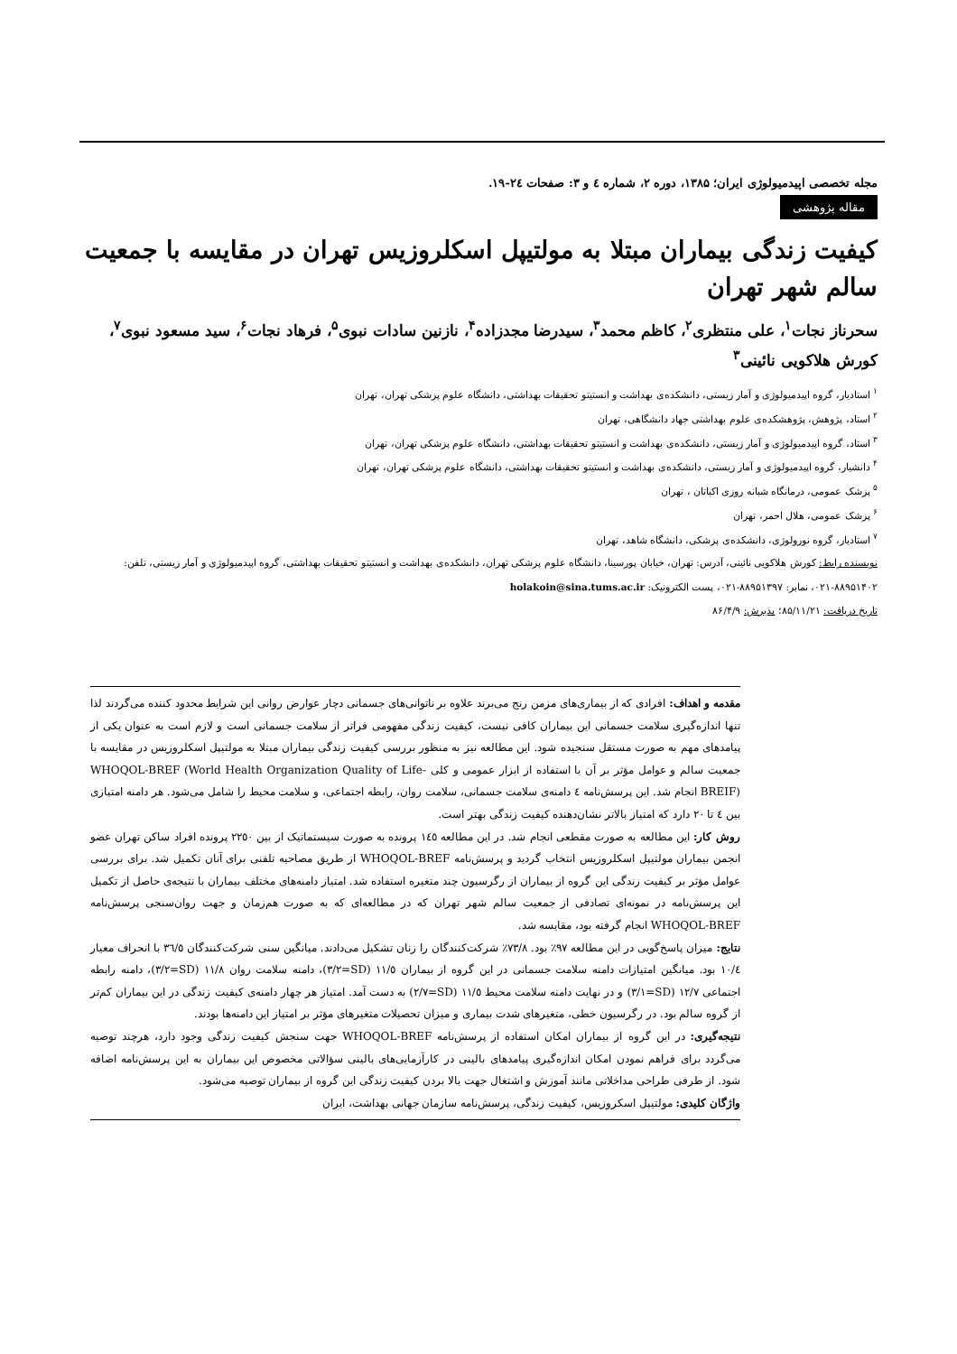مجله تخصصی اپیدمیولوژی ایران؛ ۱۳۸۵، دوره ۲، شماره ٤ و ۳: صفحات ٢٤-۱۹.
مقاله پژوهشی
کیفیت زندگی بیماران مبتلا به مولتیپل اسکلروزیس تهران در مقایسه با جمعیت سالم شهر تهران
سحرناز نجات<sup>۱</sup>، علی منتظری<sup>۲</sup>، کاظم محمد<sup>۳</sup>، سیدرضا مجدزاده<sup>۴</sup>، نازنین سادات نبوی<sup>۵</sup>، فرهاد نجات<sup>۶</sup>، سید مسعود نبوی<sup>۷</sup>، کورش هلاکویی نائینی<sup>۳</sup>
<sup>۱</sup> استادیار، گروه اپیدمیولوژی و آمار زیستی، دانشکده‌ی بهداشت و انستیتو تحقیقات بهداشتی، دانشگاه علوم پزشکی تهران، تهران
<sup>۲</sup> استاد، پژوهش، پژوهشکده‌ی علوم بهداشتی جهاد دانشگاهی، تهران
<sup>۳</sup> استاد، گروه اپیدمیولوژی و آمار زیستی، دانشکده‌ی بهداشت و انستیتو تحقیقات بهداشتی، دانشگاه علوم پزشکی تهران، تهران
<sup>۴</sup> دانشیار، گروه اپیدمیولوژی و آمار زیستی، دانشکده‌ی بهداشت و انستیتو تحقیقات بهداشتی، دانشگاه علوم پزشکی تهران، تهران
<sup>۵</sup> پزشک عمومی، درمانگاه شبانه روزی اکباتان ، تهران
<sup>۶</sup> پزشک عمومی، هلال احمر، تهران
<sup>۷</sup> استادیار، گروه نورولوژی، دانشکده‌ی پزشکی، دانشگاه شاهد، تهران
نویسنده رابط: کورش هلاکویی نائینی، آدرس: تهران، خیابان پورسینا، دانشگاه علوم پزشکی تهران، دانشکده‌ی بهداشت و انستیتو تحقیقات بهداشتی، گروه اپیدمیولوژی و آمار زیستی، تلفن: ۸۸۹۵۱۴۰۲-۰۲۱، نمابر: ۸۸۹۵۱۳۹۷-۰۲۱، پست الکترونیک: holakoin@sina.tums.ac.ir
تاریخ دریافت: ۸۵/۱۱/۲۱؛ پذیرش: ۸۶/۴/۹
مقدمه و اهداف: افرادی که از بیماری‌های مزمن رنج می‌برند علاوه بر ناتوانی‌های جسمانی دچار عوارض روانی این شرایط محدود کننده می‌گردند لذا تنها اندازه‌گیری سلامت جسمانی این بیماران کافی نیست، کیفیت زندگی مفهومی فراتر از سلامت جسمانی است و لازم است به عنوان یکی از پیامدهای مهم به صورت مستقل سنجیده شود. این مطالعه نیز به منظور بررسی کیفیت زندگی بیماران مبتلا به مولتیپل اسکلروزیس در مقایسه با جمعیت سالم و عوامل مؤثر بر آن با استفاده از ابزار عمومی و کلی WHOQOL-BREF (World Health Organization Quality of Life-BREIF) انجام شد. این پرسش‌نامه ٤ دامنه‌ی سلامت جسمانی، سلامت روان، رابطه اجتماعی، و سلامت محیط را شامل می‌شود. هر دامنه امتیازی بین ٤ تا ٢٠ دارد که امتیاز بالاتر نشان‌دهنده کیفیت زندگی بهتر است.
روش کار: این مطالعه به صورت مقطعی انجام شد. در این مطالعه ١٤٥ پرونده به صورت سیستماتیک از بین ٢٢٥٠ پرونده افراد ساکن تهران عضو انجمن بیماران مولتیپل اسکلروزیس انتخاب گردید و پرسش‌نامه WHOQOL-BREF از طریق مصاحبه تلفنی برای آنان تکمیل شد. برای بررسی عوامل مؤثر بر کیفیت زندگی این گروه از بیماران از رگرسیون چند متغیره استفاده شد. امتیاز دامنه‌های مختلف بیماران با نتیجه‌ی حاصل از تکمیل این پرسش‌نامه در نمونه‌ای تصادفی از جمعیت سالم شهر تهران که در مطالعه‌ای که به صورت هم‌زمان و جهت روان‌سنجی پرسش‌نامه WHOQOL-BREF انجام گرفته بود، مقایسه شد.
نتایج: میزان پاسخ‌گویی در این مطالعه ٩٧٪ بود. ٧٣/٨٪ شرکت‌کنندگان را زنان تشکیل می‌دادند. میانگین سنی شرکت‌کنندگان ٣٦/٥ با انحراف معیار ١٠/٤ بود. میانگین امتیازات دامنه سلامت جسمانی در این گروه از بیماران ١١/٥ (SD=٣/٢)، دامنه سلامت روان ١١/٨ (SD=٣/٢)، دامنه رابطه اجتماعی ١٢/٧ (SD=٣/١) و در نهایت دامنه سلامت محیط ١١/٥ (SD=٢/٧) به دست آمد. امتیاز هر چهار دامنه‌ی کیفیت زندگی در این بیماران کم‌تر از گروه سالم بود. در رگرسیون خطی، متغیرهای شدت بیماری و میزان تحصیلات متغیرهای مؤثر بر امتیاز این دامنه‌ها بودند.
نتیجه‌گیری: در این گروه از بیماران امکان استفاده از پرسش‌نامه WHOQOL-BREF جهت سنجش کیفیت زندگی وجود دارد، هرچند توصیه می‌گردد برای فراهم نمودن امکان اندازه‌گیری پیامدهای بالینی در کارآزمایی‌های بالینی سؤالاتی مخصوص این بیماران به این پرسش‌نامه اضافه شود. از طرفی طراحی مداخلاتی مانند آموزش و اشتغال جهت بالا بردن کیفیت زندگی این گروه از بیماران توصیه می‌شود.
واژگان کلیدی: مولتیپل اسکروزیس، کیفیت زندگی، پرسش‌نامه سازمان جهانی بهداشت، ایران